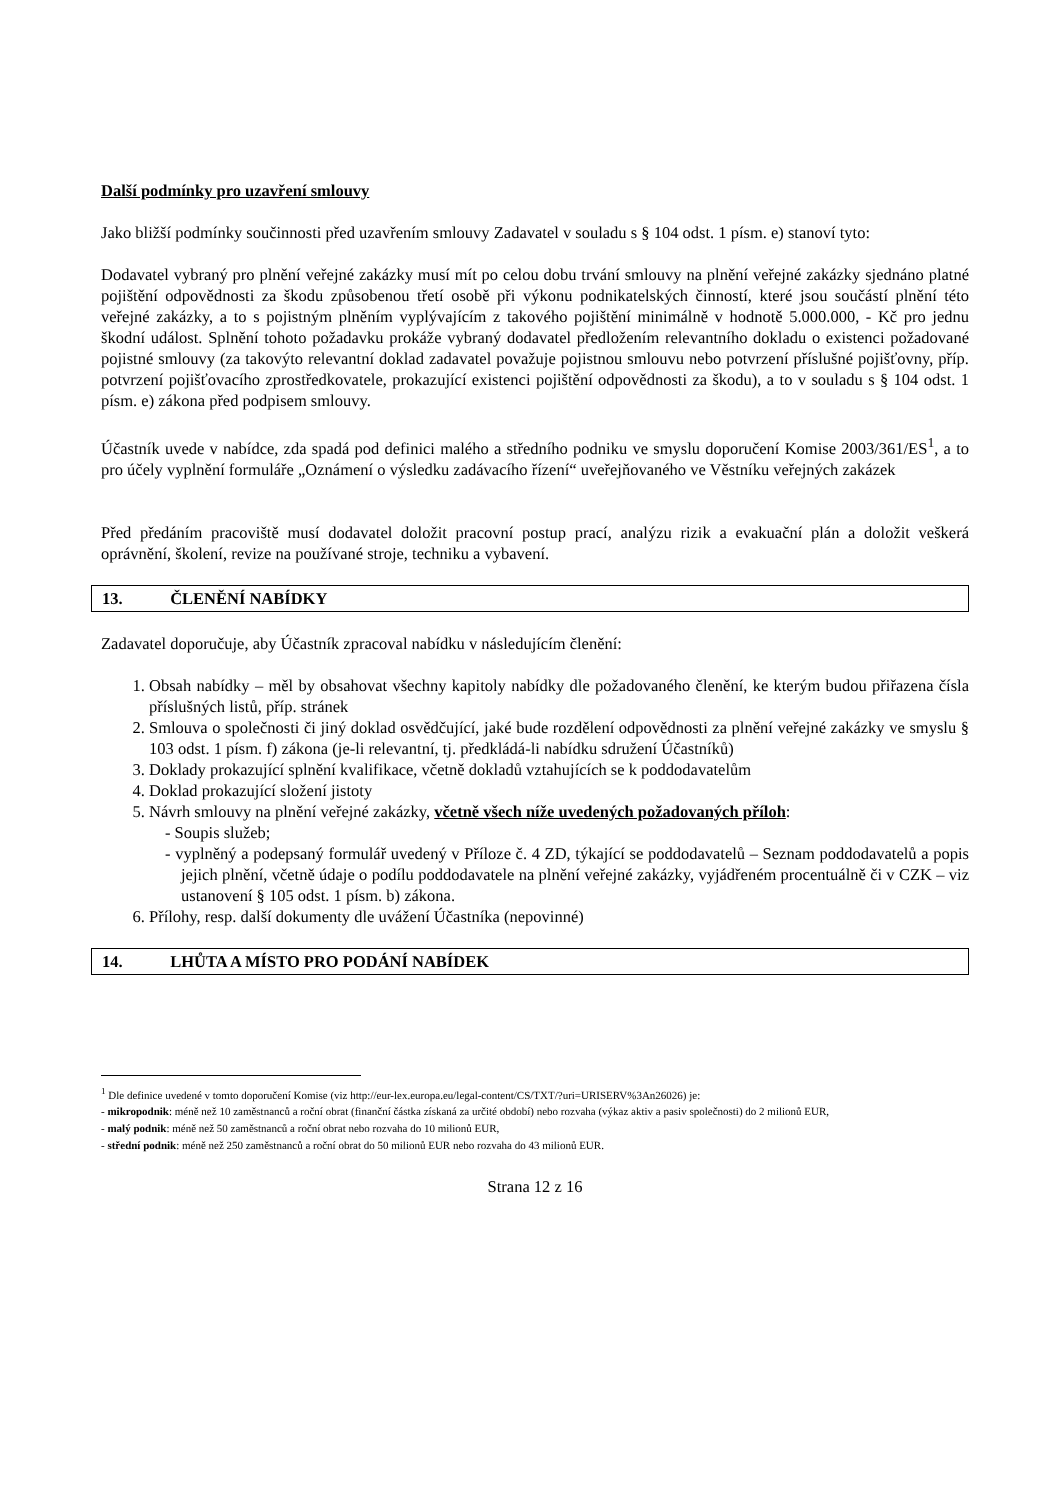Další podmínky pro uzavření smlouvy
Jako bližší podmínky součinnosti před uzavřením smlouvy Zadavatel v souladu s § 104 odst. 1 písm. e) stanoví tyto:
Dodavatel vybraný pro plnění veřejné zakázky musí mít po celou dobu trvání smlouvy na plnění veřejné zakázky sjednáno platné pojištění odpovědnosti za škodu způsobenou třetí osobě při výkonu podnikatelských činností, které jsou součástí plnění této veřejné zakázky, a to s pojistným plněním vyplývajícím z takového pojištění minimálně v hodnotě 5.000.000, - Kč pro jednu škodní událost. Splnění tohoto požadavku prokáže vybraný dodavatel předložením relevantního dokladu o existenci požadované pojistné smlouvy (za takovýto relevantní doklad zadavatel považuje pojistnou smlouvu nebo potvrzení příslušné pojišťovny, příp. potvrzení pojišťovacího zprostředkovatele, prokazující existenci pojištění odpovědnosti za škodu), a to v souladu s § 104 odst. 1 písm. e) zákona před podpisem smlouvy.
Účastník uvede v nabídce, zda spadá pod definici malého a středního podniku ve smyslu doporučení Komise 2003/361/ES<sup>1</sup>, a to pro účely vyplnění formuláře „Oznámení o výsledku zadávacího řízení“ uveřejňovaného ve Věstníku veřejných zakázek
Před předáním pracoviště musí dodavatel doložit pracovní postup prací, analýzu rizik a evakuační plán a doložit veškerá oprávnění, školení, revize na používané stroje, techniku a vybavení.
13. ČLENĚNÍ NABÍDKY
Zadavatel doporučuje, aby Účastník zpracoval nabídku v následujícím členění:
1. Obsah nabídky – měl by obsahovat všechny kapitoly nabídky dle požadovaného členění, ke kterým budou přiřazena čísla příslušných listů, příp. stránek
2. Smlouva o společnosti či jiný doklad osvědčující, jaké bude rozdělení odpovědnosti za plnění veřejné zakázky ve smyslu § 103 odst. 1 písm. f) zákona (je-li relevantní, tj. předkládá-li nabídku sdružení Účastníků)
3. Doklady prokazující splnění kvalifikace, včetně dokladů vztahujících se k poddodavatelům
4. Doklad prokazující složení jistoty
5. Návrh smlouvy na plnění veřejné zakázky, včetně všech níže uvedených požadovaných příloh:
- Soupis služeb;
- vyplněný a podepsaný formulář uvedený v Příloze č. 4 ZD, týkající se poddodavatelů – Seznam poddodavatelů a popis jejich plnění, včetně údaje o podílu poddodavatele na plnění veřejné zakázky, vyjádřeném procentuálně či v CZK – viz ustanovení § 105 odst. 1 písm. b) zákona.
6. Přílohy, resp. další dokumenty dle uvážení Účastníka (nepovinné)
14. LHŮTA A MÍSTO PRO PODÁNÍ NABÍDEK
<sup>1</sup> Dle definice uvedené v tomto doporučení Komise (viz http://eur-lex.europa.eu/legal-content/CS/TXT/?uri=URISERV%3An26026) je:
- mikropodnik: méně než 10 zaměstnanců a roční obrat (finanční částka získaná za určité období) nebo rozvaha (výkaz aktiv a pasiv společnosti) do 2 milionů EUR,
- malý podnik: méně než 50 zaměstnanců a roční obrat nebo rozvaha do 10 milionů EUR,
- střední podnik: méně než 250 zaměstnanců a roční obrat do 50 milionů EUR nebo rozvaha do 43 milionů EUR.
Strana 12 z 16